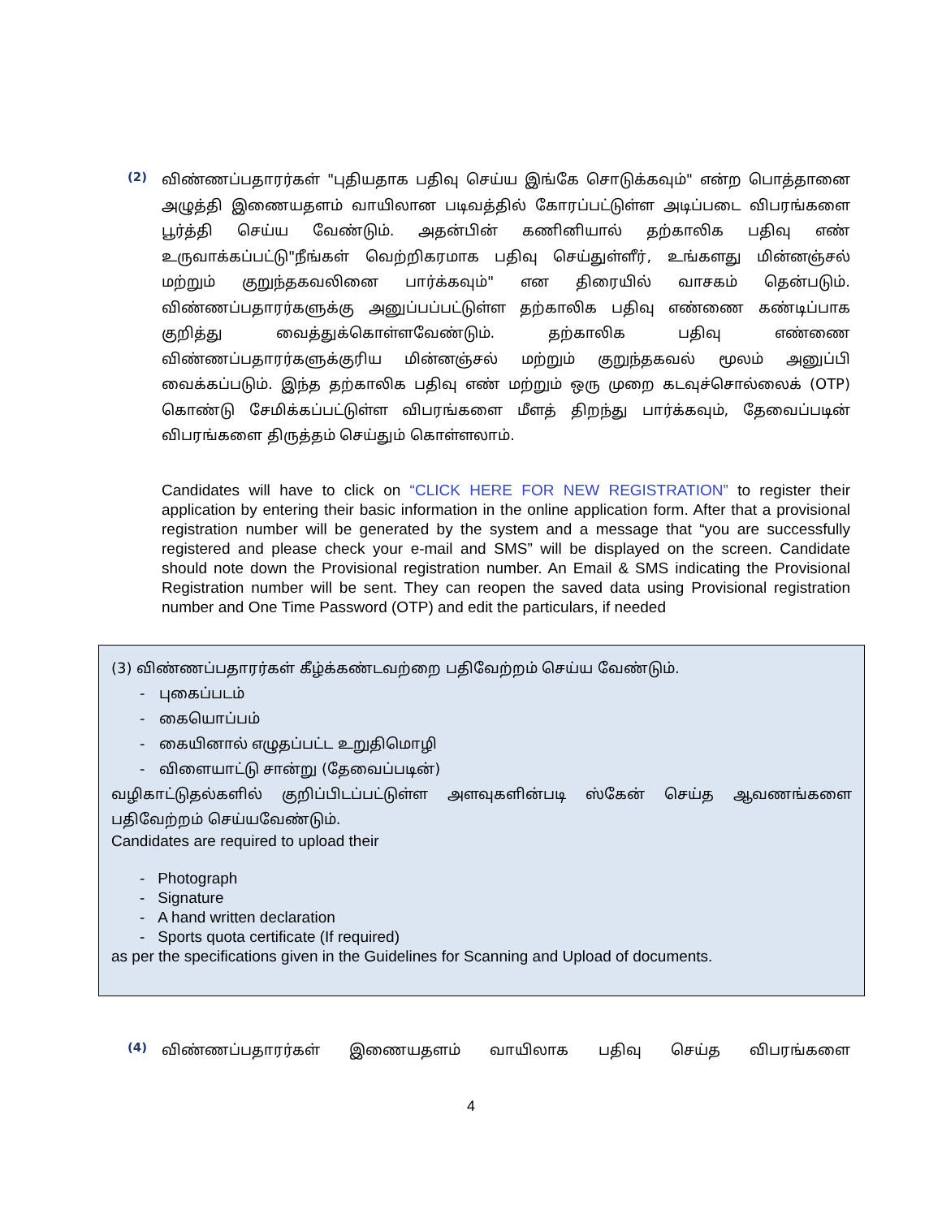(2)
விண்ணப்பதாரர்கள் "புதியதாக பதிவு செய்ய இங்கே சொடுக்கவும்" என்ற பொத்தானை அழுத்தி இணையதளம் வாயிலான படிவத்தில் கோரப்பட்டுள்ள அடிப்படை விபரங்களை பூர்த்தி செய்ய வேண்டும். அதன்பின் கணினியால் தற்காலிக பதிவு எண் உருவாக்கப்பட்டு"நீங்கள் வெற்றிகரமாக பதிவு செய்துள்ளீர், உங்களது மின்னஞ்சல் மற்றும் குறுந்தகவலினை பார்க்கவும்" என திரையில் வாசகம் தென்படும். விண்ணப்பதாரர்களுக்கு அனுப்பப்பட்டுள்ள தற்காலிக பதிவு எண்ணை கண்டிப்பாக குறித்து வைத்துக்கொள்ளவேண்டும். தற்காலிக பதிவு எண்ணை விண்ணப்பதாரர்களுக்குரிய மின்னஞ்சல் மற்றும் குறுந்தகவல் மூலம் அனுப்பி வைக்கப்படும். இந்த தற்காலிக பதிவு எண் மற்றும் ஒரு முறை கடவுச்சொல்லைக் (OTP) கொண்டு சேமிக்கப்பட்டுள்ள விபரங்களை மீளத் திறந்து பார்க்கவும், தேவைப்படின் விபரங்களை திருத்தம் செய்தும் கொள்ளலாம்.
Candidates will have to click on “CLICK HERE FOR NEW REGISTRATION” to register their application by entering their basic information in the online application form. After that a provisional registration number will be generated by the system and a message that “you are successfully registered and please check your e-mail and SMS” will be displayed on the screen. Candidate should note down the Provisional registration number. An Email & SMS indicating the Provisional Registration number will be sent. They can reopen the saved data using Provisional registration number and One Time Password (OTP) and edit the particulars, if needed
(3) விண்ணப்பதாரர்கள் கீழ்க்கண்டவற்றை பதிவேற்றம் செய்ய வேண்டும்.
- புகைப்படம்
- கையொப்பம்
- கையினால் எழுதப்பட்ட உறுதிமொழி
- விளையாட்டு சான்று (தேவைப்படின்)
வழிகாட்டுதல்களில் குறிப்பிடப்பட்டுள்ள அளவுகளின்படி ஸ்கேன் செய்த ஆவணங்களை பதிவேற்றம் செய்யவேண்டும்.
Candidates are required to upload their
- Photograph
- Signature
- A hand written declaration
- Sports quota certificate (If required)
as per the specifications given in the Guidelines for Scanning and Upload of documents.
(4)
விண்ணப்பதாரர்கள் இணையதளம் வாயிலாக பதிவு செய்த விபரங்களை
4